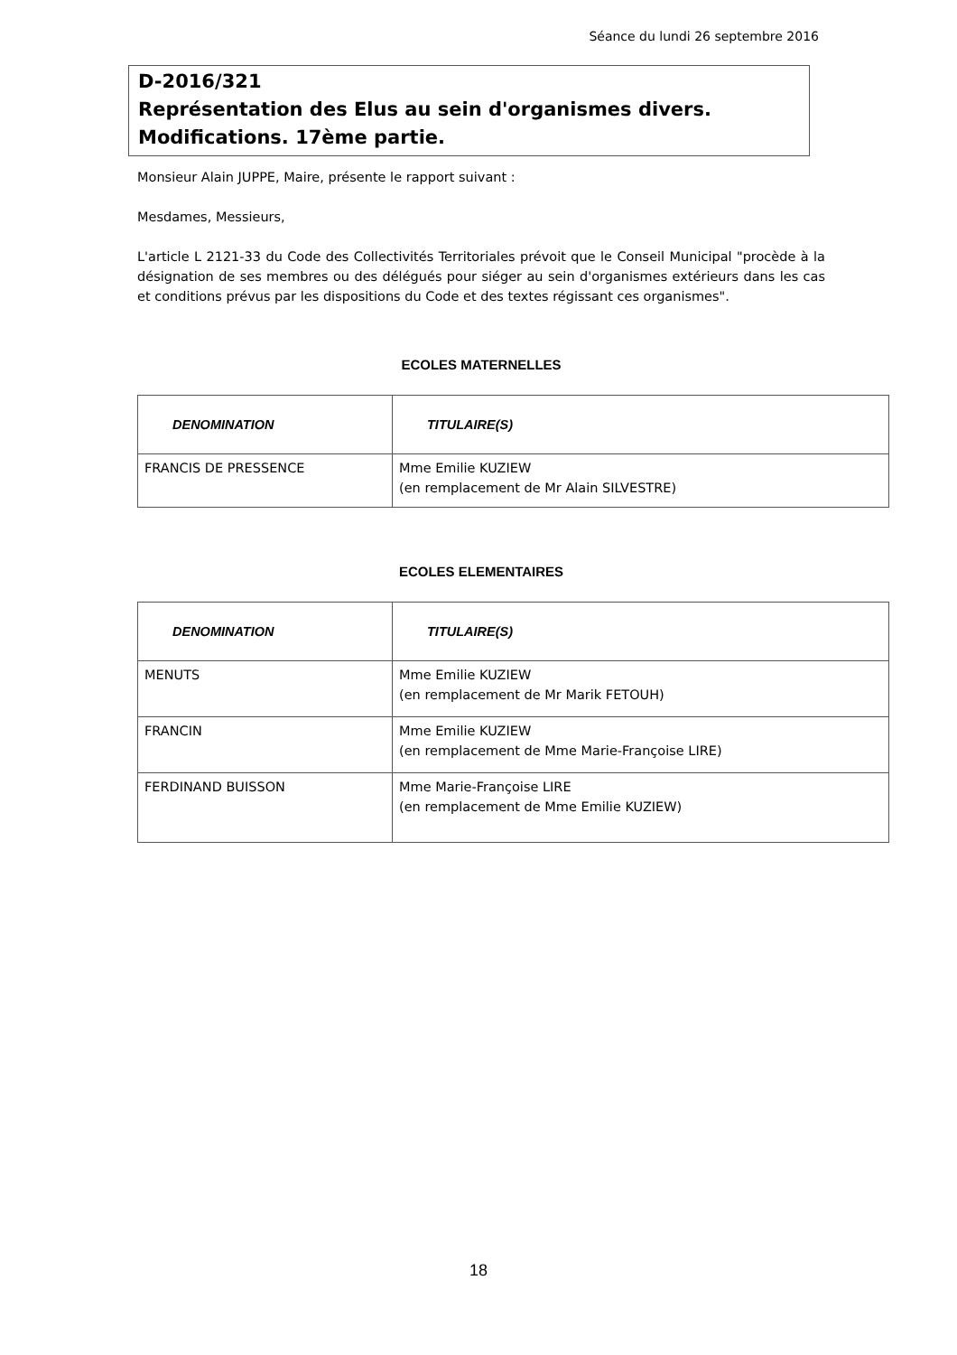Séance du lundi 26 septembre 2016
D-2016/321
Représentation des Elus au sein d'organismes divers.
Modifications. 17ème partie.
Monsieur Alain JUPPE, Maire, présente le rapport suivant :
Mesdames, Messieurs,
L'article L 2121-33 du Code des Collectivités Territoriales prévoit que le Conseil Municipal "procède à la désignation de ses membres ou des délégués pour siéger au sein d'organismes extérieurs dans les cas et conditions prévus par les dispositions du Code et des textes régissant ces organismes".
ECOLES MATERNELLES
| DENOMINATION | TITULAIRE(S) |
| --- | --- |
| FRANCIS DE PRESSENCE | Mme Emilie KUZIEW (en remplacement de Mr Alain SILVESTRE) |
ECOLES ELEMENTAIRES
| DENOMINATION | TITULAIRE(S) |
| --- | --- |
| MENUTS | Mme Emilie KUZIEW (en remplacement de Mr Marik FETOUH) |
| FRANCIN | Mme Emilie KUZIEW (en remplacement de Mme Marie-Françoise LIRE) |
| FERDINAND BUISSON | Mme Marie-Françoise LIRE (en remplacement de Mme Emilie KUZIEW) |
18